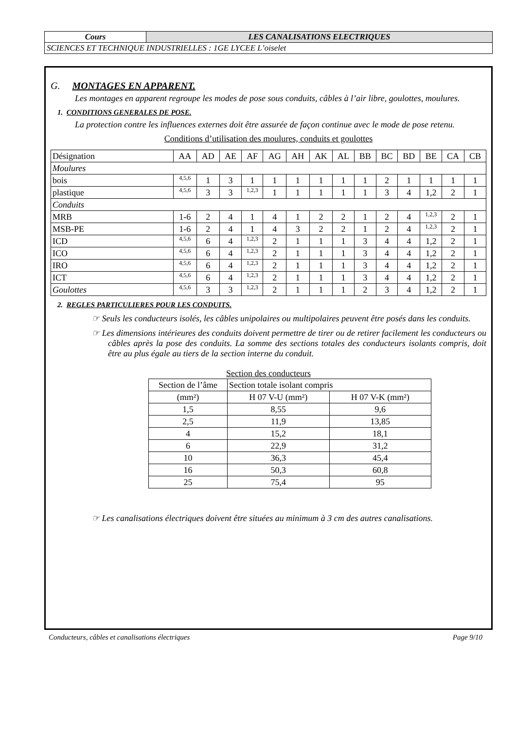| Cours | LES CANALISATIONS ELECTRIQUES |
| SCIENCES ET TECHNIQUE INDUSTRIELLES : 1GE LYCEE L’oiselet | |
G. MONTAGES EN APPARENT.
Les montages en apparent regroupe les modes de pose sous conduits, câbles à l’air libre, goulottes, moulures.
1. CONDITIONS GENERALES DE POSE.
La protection contre les influences externes doit être assurée de façon continue avec le mode de pose retenu.
Conditions d’utilisation des moulures, conduits et goulottes
| Désignation | AA | AD | AE | AF | AG | AH | AK | AL | BB | BC | BD | BE | CA | CB |
| Moulures | | | | | | | | | | | | | | |
| bois | 4,5,6 | 1 | 3 | 1 | 1 | 1 | 1 | 1 | 1 | 2 | 1 | 1 | 1 | 1 |
| plastique | 4,5,6 | 3 | 3 | 1,2,3 | 1 | 1 | 1 | 1 | 1 | 3 | 4 | 1,2 | 2 | 1 |
| Conduits | | | | | | | | | | | | | | |
| MRB | 1-6 | 2 | 4 | 1 | 4 | 1 | 2 | 2 | 1 | 2 | 4 | 1,2,3 | 2 | 1 |
| MSB-PE | 1-6 | 2 | 4 | 1 | 4 | 3 | 2 | 2 | 1 | 2 | 4 | 1,2,3 | 2 | 1 |
| ICD | 4,5,6 | 6 | 4 | 1,2,3 | 2 | 1 | 1 | 1 | 3 | 4 | 4 | 1,2 | 2 | 1 |
| ICO | 4,5,6 | 6 | 4 | 1,2,3 | 2 | 1 | 1 | 1 | 3 | 4 | 4 | 1,2 | 2 | 1 |
| IRO | 4,5,6 | 6 | 4 | 1,2,3 | 2 | 1 | 1 | 1 | 3 | 4 | 4 | 1,2 | 2 | 1 |
| ICT | 4,5,6 | 6 | 4 | 1,2,3 | 2 | 1 | 1 | 1 | 3 | 4 | 4 | 1,2 | 2 | 1 |
| Goulottes | 4,5,6 | 3 | 3 | 1,2,3 | 2 | 1 | 1 | 1 | 2 | 3 | 4 | 1,2 | 2 | 1 |
2. REGLES PARTICULIERES POUR LES CONDUITS.
☞ Seuls les conducteurs isolés, les câbles unipolaires ou multipolaires peuvent être posés dans les conduits.
☞ Les dimensions intérieures des conduits doivent permettre de tirer ou de retirer facilement les conducteurs ou câbles après la pose des conduits. La somme des sections totales des conducteurs isolants compris, doit être au plus égale au tiers de la section interne du conduit.
Section des conducteurs
| Section de l’âme | Section totale isolant compris | |
| (mm²) | H 07 V-U (mm²) | H 07 V-K (mm²) |
| 1,5 | 8,55 | 9,6 |
| 2,5 | 11,9 | 13,85 |
| 4 | 15,2 | 18,1 |
| 6 | 22,9 | 31,2 |
| 10 | 36,3 | 45,4 |
| 16 | 50,3 | 60,8 |
| 25 | 75,4 | 95 |
☞ Les canalisations électriques doivent être situées au minimum à 3 cm des autres canalisations.
Conducteurs, câbles et canalisations électriques Page 9/10